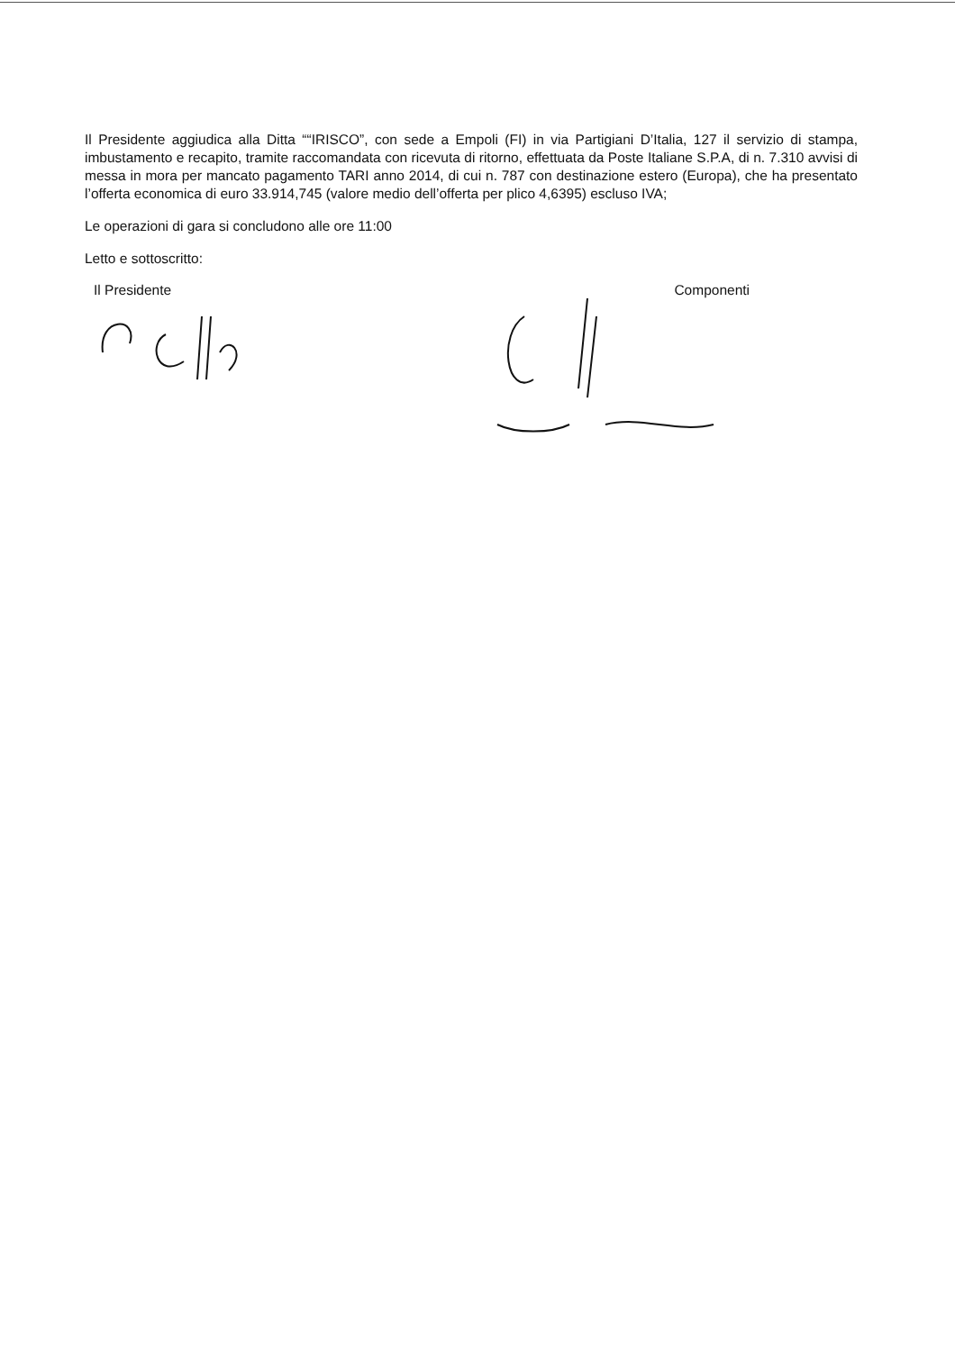Il Presidente aggiudica alla Ditta ““IRISCO”, con sede a Empoli (FI) in via Partigiani D’Italia, 127 il servizio di stampa, imbustamento e recapito, tramite raccomandata con ricevuta di ritorno, effettuata da Poste Italiane S.P.A, di n. 7.310 avvisi di messa in mora per mancato pagamento TARI anno 2014, di cui n. 787 con destinazione estero (Europa), che ha presentato l’offerta economica di euro 33.914,745 (valore medio dell’offerta per plico 4,6395) escluso IVA;
Le operazioni di gara si concludono alle ore 11:00
Letto e sottoscritto:
Il Presidente Componenti